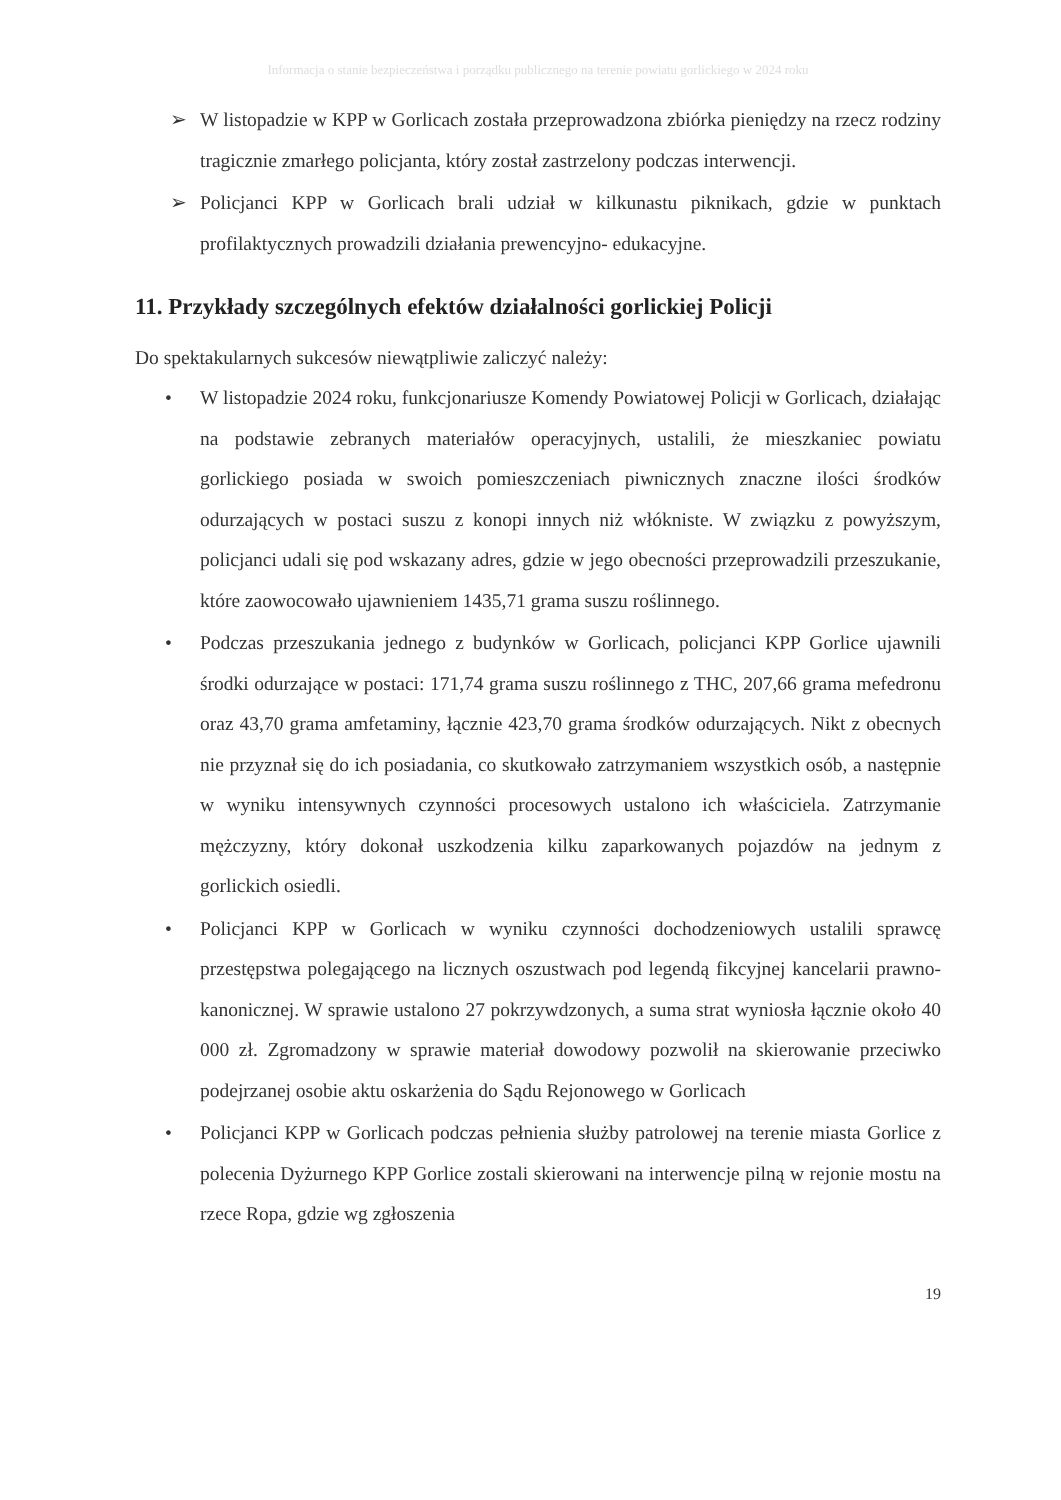Informacja o stanie bezpieczeństwa i porządku publicznego na terenie powiatu gorlickiego w 2024 roku
➢ W listopadzie w KPP w Gorlicach została przeprowadzona zbiórka pieniędzy na rzecz rodziny tragicznie zmarłego policjanta, który został zastrzelony podczas interwencji.
➢ Policjanci KPP w Gorlicach brali udział w kilkunastu piknikach, gdzie w punktach profilaktycznych prowadzili działania prewencyjno- edukacyjne.
11. Przykłady szczególnych efektów działalności gorlickiej Policji
Do spektakularnych sukcesów niewątpliwie zaliczyć należy:
• W listopadzie 2024 roku, funkcjonariusze Komendy Powiatowej Policji w Gorlicach, działając na podstawie zebranych materiałów operacyjnych, ustalili, że mieszkaniec powiatu gorlickiego posiada w swoich pomieszczeniach piwnicznych znaczne ilości środków odurzających w postaci suszu z konopi innych niż włókniste. W związku z powyższym, policjanci udali się pod wskazany adres, gdzie w jego obecności przeprowadzili przeszukanie, które zaowocowało ujawnieniem 1435,71 grama suszu roślinnego.
• Podczas przeszukania jednego z budynków w Gorlicach, policjanci KPP Gorlice ujawnili środki odurzające w postaci: 171,74 grama suszu roślinnego z THC, 207,66 grama mefedronu oraz 43,70 grama amfetaminy, łącznie 423,70 grama środków odurzających. Nikt z obecnych nie przyznał się do ich posiadania, co skutkowało zatrzymaniem wszystkich osób, a następnie w wyniku intensywnych czynności procesowych ustalono ich właściciela. Zatrzymanie mężczyzny, który dokonał uszkodzenia kilku zaparkowanych pojazdów na jednym z gorlickich osiedli.
• Policjanci KPP w Gorlicach w wyniku czynności dochodzeniowych ustalili sprawcę przestępstwa polegającego na licznych oszustwach pod legendą fikcyjnej kancelarii prawno- kanonicznej. W sprawie ustalono 27 pokrzywdzonych, a suma strat wyniosła łącznie około 40 000 zł. Zgromadzony w sprawie materiał dowodowy pozwolił na skierowanie przeciwko podejrzanej osobie aktu oskarżenia do Sądu Rejonowego w Gorlicach
• Policjanci KPP w Gorlicach podczas pełnienia służby patrolowej na terenie miasta Gorlice z polecenia Dyżurnego KPP Gorlice zostali skierowani na interwencje pilną w rejonie mostu na rzece Ropa, gdzie wg zgłoszenia
19